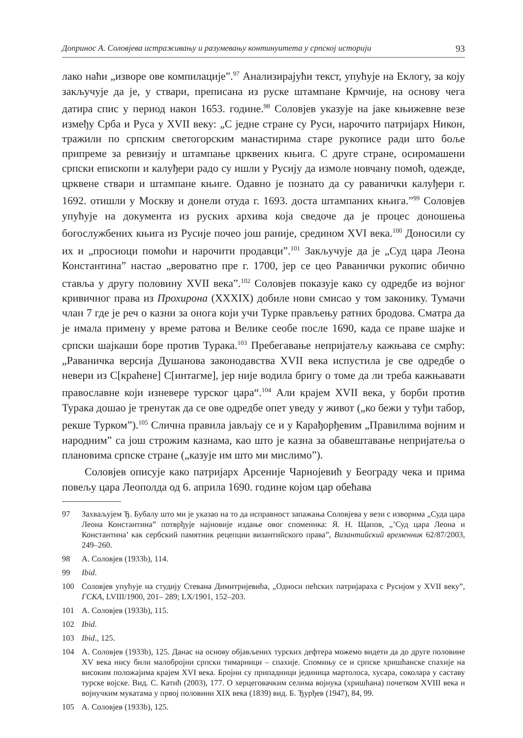Допринос А. Соловјева истраживању и разумевању континуитета у српској историји 93
лако наћи „изворе ове компилације”.<sup>97</sup> Анализирајући текст, упућује на Еклогу, за коју закључује да је, у ствари, преписана из руске штампане Крмчије, на основу чега датира спис у период након 1653. године.<sup>98</sup> Соловјев указује на јаке књижевне везе између Срба и Руса у XVII веку: „С једне стране су Руси, нарочито патријарх Никон, тражили по српским светогорским манастирима старе рукописе ради што боље припреме за ревизију и штампање црквених књига. С друге стране, осиромашени српски епископи и калуђери радо су ишли у Русију да измоле новчану помоћ, одежде, црквене ствари и штампане књиге. Одавно је познато да су раванички калуђери г. 1692. отишли у Москву и донели отуда г. 1693. доста штампаних књига.”<sup>99</sup> Соловјев упућује на документа из руских архива која сведоче да је процес доношења богослужбених књига из Русије почео још раније, средином XVI века.<sup>100</sup> Доносили су их и „просиоци помоћи и нарочити продавци”.<sup>101</sup> Закључује да је „Суд цара Леона Константина” настао „вероватно пре г. 1700, јер се цео Раванички рукопис обично ставља у другу половину XVII века”.<sup>102</sup> Соловјев показује како су одредбе из војног кривичног права из Прохирона (XXXIX) добиле нови смисао у том законику. Тумачи члан 7 где је реч о казни за онога који учи Турке прављењу ратних бродова. Сматра да је имала примену у време ратова и Велике сеобе после 1690, када се праве шајке и српски шајкаши боре против Турака.<sup>103</sup> Пребегавање непријатељу кажњава се смрћу: „Раваничка версија Душанова законодавства XVII века испустила је све одредбе о невери из С[краћене] С[интагме], јер није водила бригу о томе да ли треба кажњавати православне који изневере турског цара“.<sup>104</sup> Али крајем XVII века, у борби против Турака дошао је тренутак да се ове одредбе опет уведу у живот („ко бежи у туђи табор, рекше Турком”).<sup>105</sup> Слична правила јављају се и у Карађорђевим „Правилима војним и народним” са још строжим казнама, као што је казна за обавештавање непријатеља о плановима српске стране („казује им што ми мислимо”).
Соловјев описује како патријарх Арсеније Чарнојевић у Београду чека и прима повељу цара Леополда од 6. априла 1690. године којом цар обећава
97 Захваљујем Ђ. Бубалу што ми је указао на то да исправност запажања Соловјева у вези с изворима „Суда цара Леона Константина” потврђује најновије издање овог споменика: Я. Н. Щапов, „’Суд цара Леона и Константина’ как сербский памятник рецепции византийского права”, Византийский временник 62/87/2003, 249–260.
98 А. Соловјев (1933b), 114.
99 Ibid.
100 Соловјев упућује на студију Стевана Димитријевића, „Односи пећских патријараха с Русијом у XVII веку”, ГСКА, LVIII/1900, 201– 289; LX/1901, 152–203.
101 А. Соловјев (1933b), 115.
102 Ibid.
103 Ibid., 125.
104 А. Соловјев (1933b), 125. Данас на основу објављених турских дефтера можемо видети да до друге половине XV века нису били малобројни српски тимарници – спахије. Спомињу се и српске хришћанске спахије на високим положајима крајем XVI века. Бројни су припадници јединица мартолоса, хусара, соколара у саставу турске војске. Вид. С. Катић (2003), 177. О херцеговачким селима војнука (хришћана) почетком XVIII века и војнучким мукатама у првој половини XIX века (1839) вид. Б. Ђурђев (1947), 84, 99.
105 А. Соловјев (1933b), 125.